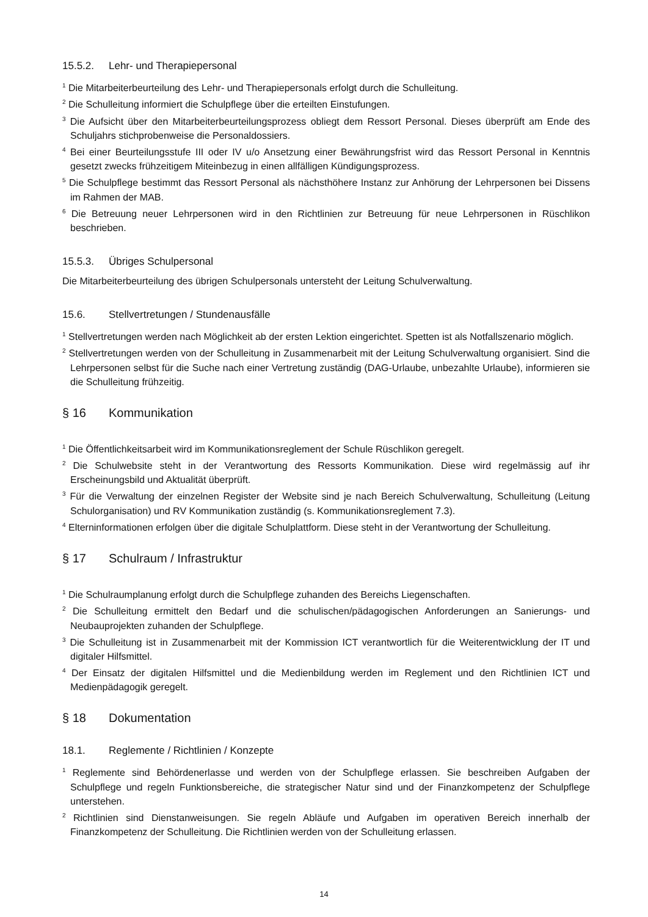15.5.2. Lehr- und Therapiepersonal
<sup>1</sup> Die Mitarbeiterbeurteilung des Lehr- und Therapiepersonals erfolgt durch die Schulleitung.
<sup>2</sup> Die Schulleitung informiert die Schulpflege über die erteilten Einstufungen.
<sup>3</sup> Die Aufsicht über den Mitarbeiterbeurteilungsprozess obliegt dem Ressort Personal. Dieses überprüft am Ende des Schuljahrs stichprobenweise die Personaldossiers.
<sup>4</sup> Bei einer Beurteilungsstufe III oder IV u/o Ansetzung einer Bewährungsfrist wird das Ressort Personal in Kenntnis gesetzt zwecks frühzeitigem Miteinbezug in einen allfälligen Kündigungsprozess.
<sup>5</sup> Die Schulpflege bestimmt das Ressort Personal als nächsthöhere Instanz zur Anhörung der Lehrpersonen bei Dissens im Rahmen der MAB.
<sup>6</sup> Die Betreuung neuer Lehrpersonen wird in den Richtlinien zur Betreuung für neue Lehrpersonen in Rüschlikon beschrieben.
15.5.3. Übriges Schulpersonal
Die Mitarbeiterbeurteilung des übrigen Schulpersonals untersteht der Leitung Schulverwaltung.
15.6. Stellvertretungen / Stundenausfälle
<sup>1</sup> Stellvertretungen werden nach Möglichkeit ab der ersten Lektion eingerichtet. Spetten ist als Notfallszenario möglich.
<sup>2</sup> Stellvertretungen werden von der Schulleitung in Zusammenarbeit mit der Leitung Schulverwaltung organisiert. Sind die Lehrpersonen selbst für die Suche nach einer Vertretung zuständig (DAG-Urlaube, unbezahlte Urlaube), informieren sie die Schulleitung frühzeitig.
§ 16 Kommunikation
<sup>1</sup> Die Öffentlichkeitsarbeit wird im Kommunikationsreglement der Schule Rüschlikon geregelt.
<sup>2</sup> Die Schulwebsite steht in der Verantwortung des Ressorts Kommunikation. Diese wird regelmässig auf ihr Erscheinungsbild und Aktualität überprüft.
<sup>3</sup> Für die Verwaltung der einzelnen Register der Website sind je nach Bereich Schulverwaltung, Schulleitung (Leitung Schulorganisation) und RV Kommunikation zuständig (s. Kommunikationsreglement 7.3).
<sup>4</sup> Elterninformationen erfolgen über die digitale Schulplattform. Diese steht in der Verantwortung der Schulleitung.
§ 17 Schulraum / Infrastruktur
<sup>1</sup> Die Schulraumplanung erfolgt durch die Schulpflege zuhanden des Bereichs Liegenschaften.
<sup>2</sup> Die Schulleitung ermittelt den Bedarf und die schulischen/pädagogischen Anforderungen an Sanierungs- und Neubauprojekten zuhanden der Schulpflege.
<sup>3</sup> Die Schulleitung ist in Zusammenarbeit mit der Kommission ICT verantwortlich für die Weiterentwicklung der IT und digitaler Hilfsmittel.
<sup>4</sup> Der Einsatz der digitalen Hilfsmittel und die Medienbildung werden im Reglement und den Richtlinien ICT und Medienpädagogik geregelt.
§ 18 Dokumentation
18.1. Reglemente / Richtlinien / Konzepte
<sup>1</sup> Reglemente sind Behördenerlasse und werden von der Schulpflege erlassen. Sie beschreiben Aufgaben der Schulpflege und regeln Funktionsbereiche, die strategischer Natur sind und der Finanzkompetenz der Schulpflege unterstehen.
<sup>2</sup> Richtlinien sind Dienstanweisungen. Sie regeln Abläufe und Aufgaben im operativen Bereich innerhalb der Finanzkompetenz der Schulleitung. Die Richtlinien werden von der Schulleitung erlassen.
14